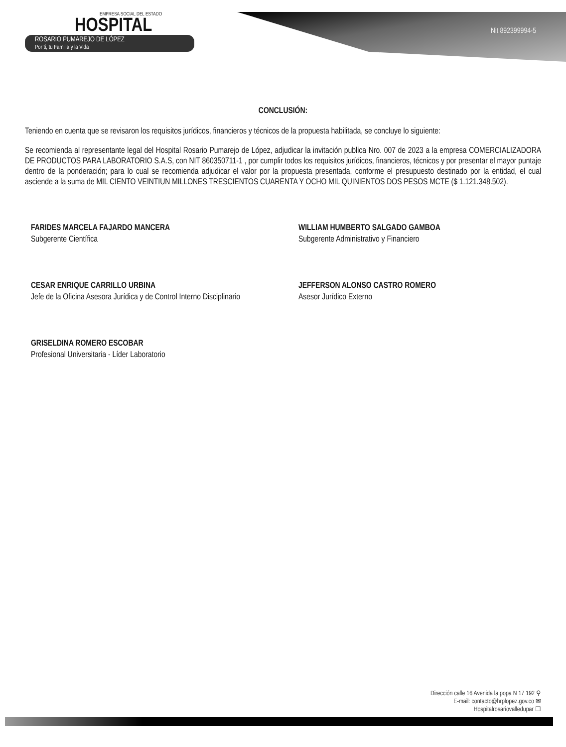EMPRESA SOCIAL DEL ESTADO
HOSPITAL
ROSARIO PUMAREJO DE LÓPEZ
Por ti, tu Familia y la Vida
Nit 892399994-5
CONCLUSIÓN:
Teniendo en cuenta que se revisaron los requisitos jurídicos, financieros y técnicos de la propuesta habilitada, se concluye lo siguiente:
Se recomienda al representante legal del Hospital Rosario Pumarejo de López, adjudicar la invitación publica Nro. 007 de 2023 a la empresa COMERCIALIZADORA DE PRODUCTOS PARA LABORATORIO S.A.S, con NIT 860350711-1 , por cumplir todos los requisitos jurídicos, financieros, técnicos y por presentar el mayor puntaje dentro de la ponderación; para lo cual se recomienda adjudicar el valor por la propuesta presentada, conforme el presupuesto destinado por la entidad, el cual asciende a la suma de MIL CIENTO VEINTIUN MILLONES TRESCIENTOS CUARENTA Y OCHO MIL QUINIENTOS DOS PESOS MCTE ($ 1.121.348.502).
FARIDES MARCELA FAJARDO MANCERA
Subgerente Científica
WILLIAM HUMBERTO SALGADO GAMBOA
Subgerente Administrativo y Financiero
CESAR ENRIQUE CARRILLO URBINA
Jefe de la Oficina Asesora Jurídica y de Control Interno Disciplinario
JEFFERSON ALONSO CASTRO ROMERO
Asesor Jurídico Externo
GRISELDINA ROMERO ESCOBAR
Profesional Universitaria - Líder Laboratorio
Dirección calle 16 Avenida la popa N 17 192 ⚲
E-mail: contacto@hrplopez.gov.co ✉
Hospitalrosariovalledupar ☐